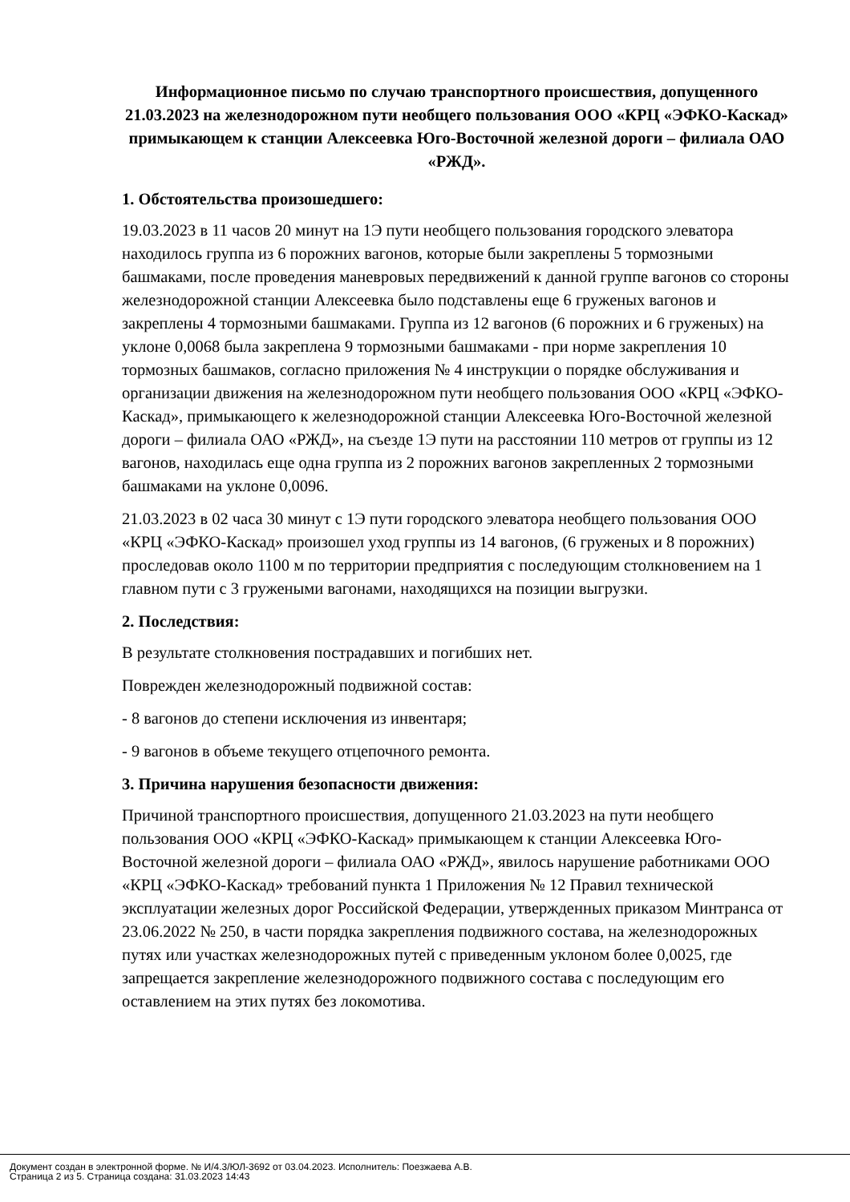Информационное письмо по случаю транспортного происшествия, допущенного 21.03.2023 на железнодорожном пути необщего пользования ООО «КРЦ «ЭФКО-Каскад» примыкающем к станции Алексеевка Юго-Восточной железной дороги – филиала ОАО «РЖД».
1. Обстоятельства произошедшего:
19.03.2023 в 11 часов 20 минут на 1Э пути необщего пользования городского элеватора находилось группа из 6 порожних вагонов, которые были закреплены 5 тормозными башмаками, после проведения маневровых передвижений к данной группе вагонов со стороны железнодорожной станции Алексеевка было подставлены еще 6 груженых вагонов и закреплены 4 тормозными башмаками. Группа из 12 вагонов (6 порожних и 6 груженых) на уклоне 0,0068 была закреплена 9 тормозными башмаками - при норме закрепления 10 тормозных башмаков, согласно приложения № 4 инструкции о порядке обслуживания и организации движения на железнодорожном пути необщего пользования ООО «КРЦ «ЭФКО-Каскад», примыкающего к железнодорожной станции Алексеевка Юго-Восточной железной дороги – филиала ОАО «РЖД», на съезде 1Э пути на расстоянии 110 метров от группы из 12 вагонов, находилась еще одна группа из 2 порожних вагонов закрепленных 2 тормозными башмаками на уклоне 0,0096.
21.03.2023 в 02 часа 30 минут с 1Э пути городского элеватора необщего пользования ООО «КРЦ «ЭФКО-Каскад» произошел уход группы из 14 вагонов, (6 груженых и 8 порожних) проследовав около 1100 м по территории предприятия с последующим столкновением на 1 главном пути с 3 гружеными вагонами, находящихся на позиции выгрузки.
2. Последствия:
В результате столкновения пострадавших и погибших нет.
Поврежден железнодорожный подвижной состав:
- 8 вагонов до степени исключения из инвентаря;
- 9 вагонов в объеме текущего отцепочного ремонта.
3. Причина нарушения безопасности движения:
Причиной транспортного происшествия, допущенного 21.03.2023 на пути необщего пользования ООО «КРЦ «ЭФКО-Каскад» примыкающем к станции Алексеевка Юго-Восточной железной дороги – филиала ОАО «РЖД», явилось нарушение работниками ООО «КРЦ «ЭФКО-Каскад» требований пункта 1 Приложения № 12 Правил технической эксплуатации железных дорог Российской Федерации, утвержденных приказом Минтранса от 23.06.2022 № 250, в части порядка закрепления подвижного состава, на железнодорожных путях или участках железнодорожных путей с приведенным уклоном более 0,0025, где запрещается закрепление железнодорожного подвижного состава с последующим его оставлением на этих путях без локомотива.
Документ создан в электронной форме. № И/4.3/ЮЛ-3692 от 03.04.2023. Исполнитель: Поезжаева А.В.
Страница 2 из 5. Страница создана: 31.03.2023 14:43